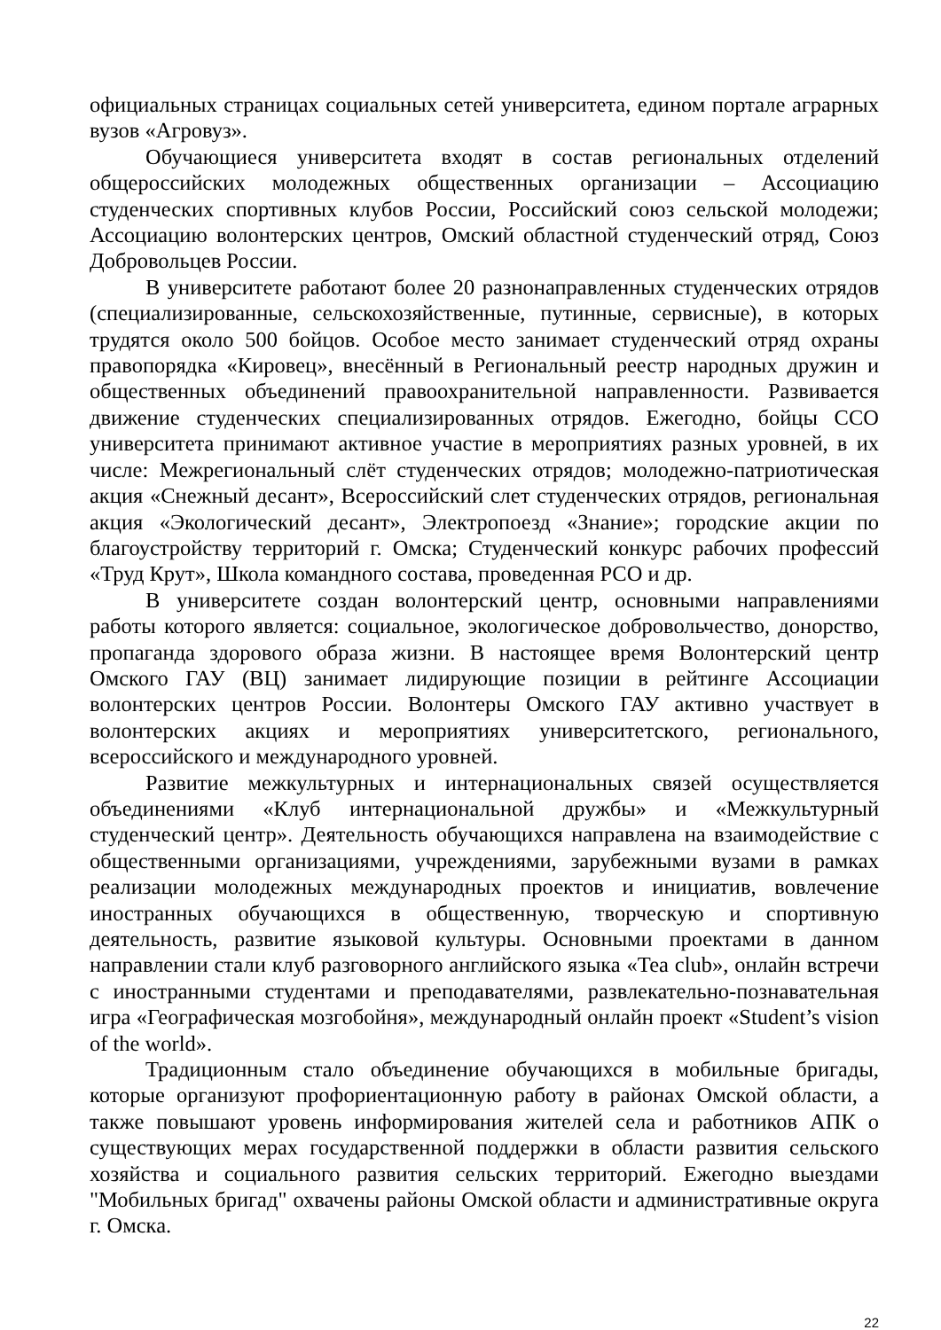официальных страницах социальных сетей университета, едином портале аграрных вузов «Агровуз».
Обучающиеся университета входят в состав региональных отделений общероссийских молодежных общественных организации – Ассоциацию студенческих спортивных клубов России, Российский союз сельской молодежи; Ассоциацию волонтерских центров, Омский областной студенческий отряд, Союз Добровольцев России.
В университете работают более 20 разнонаправленных студенческих отрядов (специализированные, сельскохозяйственные, путинные, сервисные), в которых трудятся около 500 бойцов. Особое место занимает студенческий отряд охраны правопорядка «Кировец», внесённый в Региональный реестр народных дружин и общественных объединений правоохранительной направленности. Развивается движение студенческих специализированных отрядов. Ежегодно, бойцы ССО университета принимают активное участие в мероприятиях разных уровней, в их числе: Межрегиональный слёт студенческих отрядов; молодежно-патриотическая акция «Снежный десант», Всероссийский слет студенческих отрядов, региональная акция «Экологический десант», Электропоезд «Знание»; городские акции по благоустройству территорий г. Омска; Студенческий конкурс рабочих профессий «Труд Крут», Школа командного состава, проведенная РСО и др.
В университете создан волонтерский центр, основными направлениями работы которого является: социальное, экологическое добровольчество, донорство, пропаганда здорового образа жизни. В настоящее время Волонтерский центр Омского ГАУ (ВЦ) занимает лидирующие позиции в рейтинге Ассоциации волонтерских центров России. Волонтеры Омского ГАУ активно участвует в волонтерских акциях и мероприятиях университетского, регионального, всероссийского и международного уровней.
Развитие межкультурных и интернациональных связей осуществляется объединениями «Клуб интернациональной дружбы» и «Межкультурный студенческий центр». Деятельность обучающихся направлена на взаимодействие с общественными организациями, учреждениями, зарубежными вузами в рамках реализации молодежных международных проектов и инициатив, вовлечение иностранных обучающихся в общественную, творческую и спортивную деятельность, развитие языковой культуры. Основными проектами в данном направлении стали клуб разговорного английского языка «Tea club», онлайн встречи с иностранными студентами и преподавателями, развлекательно-познавательная игра «Географическая мозгобойня», международный онлайн проект «Student’s vision of the world».
Традиционным стало объединение обучающихся в мобильные бригады, которые организуют профориентационную работу в районах Омской области, а также повышают уровень информирования жителей села и работников АПК о существующих мерах государственной поддержки в области развития сельского хозяйства и социального развития сельских территорий. Ежегодно выездами "Мобильных бригад" охвачены районы Омской области и административные округа г. Омска.
22